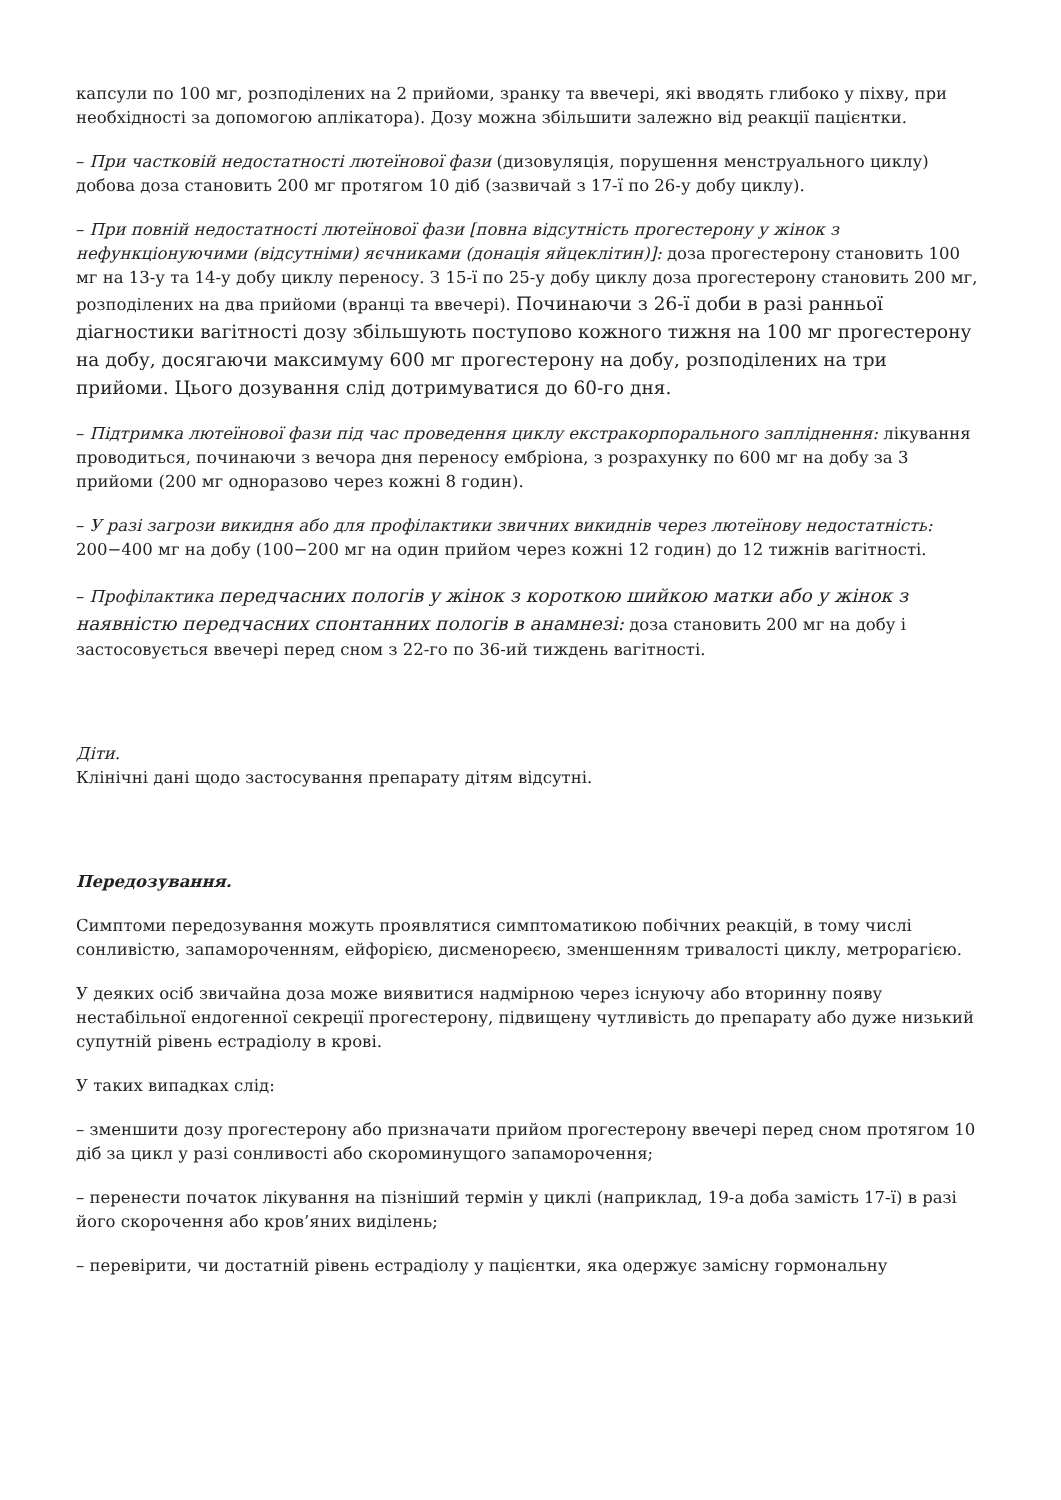капсули по 100 мг, розподілених на 2 прийоми, зранку та ввечері, які вводять глибоко у піхву, при необхідності за допомогою аплікатора). Дозу можна збільшити залежно від реакції пацієнтки.
– При частковій недостатності лютеїнової фази (дизовуляція, порушення менструального циклу) добова доза становить 200 мг протягом 10 діб (зазвичай з 17-ї по 26-у добу циклу).
– При повній недостатності лютеїнової фази [повна відсутність прогестерону у жінок з нефункціонуючими (відсутніми) яєчниками (донація яйцеклітин)]: доза прогестерону становить 100 мг на 13-у та 14-у добу циклу переносу. З 15-ї по 25-у добу циклу доза прогестерону становить 200 мг, розподілених на два прийоми (вранці та ввечері). Починаючи з 26-ї доби в разі ранньої діагностики вагітності дозу збільшують поступово кожного тижня на 100 мг прогестерону на добу, досягаючи максимуму 600 мг прогестерону на добу, розподілених на три прийоми. Цього дозування слід дотримуватися до 60-го дня.
– Підтримка лютеїнової фази під час проведення циклу екстракорпорального запліднення: лікування проводиться, починаючи з вечора дня переносу ембріона, з розрахунку по 600 мг на добу за 3 прийоми (200 мг одноразово через кожні 8 годин).
– У разі загрози викидня або для профілактики звичних викиднів через лютеїнову недостатність: 200−400 мг на добу (100−200 мг на один прийом через кожні 12 годин) до 12 тижнів вагітності.
– Профілактика передчасних пологів у жінок з короткою шийкою матки або у жінок з наявністю передчасних спонтанних пологів в анамнезі: доза становить 200 мг на добу і застосовується ввечері перед сном з 22-го по 36-ий тиждень вагітності.
Діти.
Клінічні дані щодо застосування препарату дітям відсутні.
Передозування.
Симптоми передозування можуть проявлятися симптоматикою побічних реакцій, в тому числі сонливістю, запамороченням, ейфорією, дисменореєю, зменшенням тривалості циклу, метрорагією.
У деяких осіб звичайна доза може виявитися надмірною через існуючу або вторинну появу нестабільної ендогенної секреції прогестерону, підвищену чутливість до препарату або дуже низький супутній рівень естрадіолу в крові.
У таких випадках слід:
– зменшити дозу прогестерону або призначати прийом прогестерону ввечері перед сном протягом 10 діб за цикл у разі сонливості або скороминущого запаморочення;
– перенести початок лікування на пізніший термін у циклі (наприклад, 19-а доба замість 17-ї) в разі його скорочення або кров’яних виділень;
– перевірити, чи достатній рівень естрадіолу у пацієнтки, яка одержує замісну гормональну